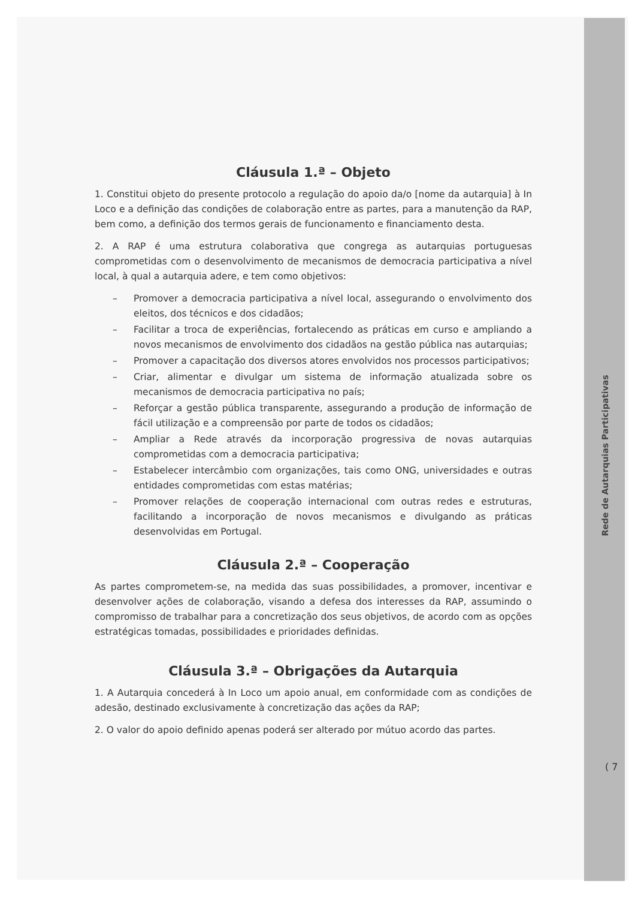Cláusula 1.ª – Objeto
1. Constitui objeto do presente protocolo a regulação do apoio da/o [nome da autarquia] à In Loco e a definição das condições de colaboração entre as partes, para a manutenção da RAP, bem como, a definição dos termos gerais de funcionamento e financiamento desta.
2. A RAP é uma estrutura colaborativa que congrega as autarquias portuguesas comprometidas com o desenvolvimento de mecanismos de democracia participativa a nível local, à qual a autarquia adere, e tem como objetivos:
– Promover a democracia participativa a nível local, assegurando o envolvimento dos eleitos, dos técnicos e dos cidadãos;
– Facilitar a troca de experiências, fortalecendo as práticas em curso e ampliando a novos mecanismos de envolvimento dos cidadãos na gestão pública nas autarquias;
– Promover a capacitação dos diversos atores envolvidos nos processos participativos;
– Criar, alimentar e divulgar um sistema de informação atualizada sobre os mecanismos de democracia participativa no país;
– Reforçar a gestão pública transparente, assegurando a produção de informação de fácil utilização e a compreensão por parte de todos os cidadãos;
– Ampliar a Rede através da incorporação progressiva de novas autarquias comprometidas com a democracia participativa;
– Estabelecer intercâmbio com organizações, tais como ONG, universidades e outras entidades comprometidas com estas matérias;
– Promover relações de cooperação internacional com outras redes e estruturas, facilitando a incorporação de novos mecanismos e divulgando as práticas desenvolvidas em Portugal.
Cláusula 2.ª – Cooperação
As partes comprometem-se, na medida das suas possibilidades, a promover, incentivar e desenvolver ações de colaboração, visando a defesa dos interesses da RAP, assumindo o compromisso de trabalhar para a concretização dos seus objetivos, de acordo com as opções estratégicas tomadas, possibilidades e prioridades definidas.
Cláusula 3.ª – Obrigações da Autarquia
1. A Autarquia concederá à In Loco um apoio anual, em conformidade com as condições de adesão, destinado exclusivamente à concretização das ações da RAP;
2. O valor do apoio definido apenas poderá ser alterado por mútuo acordo das partes.
Rede de Autarquias Participativas
( 7